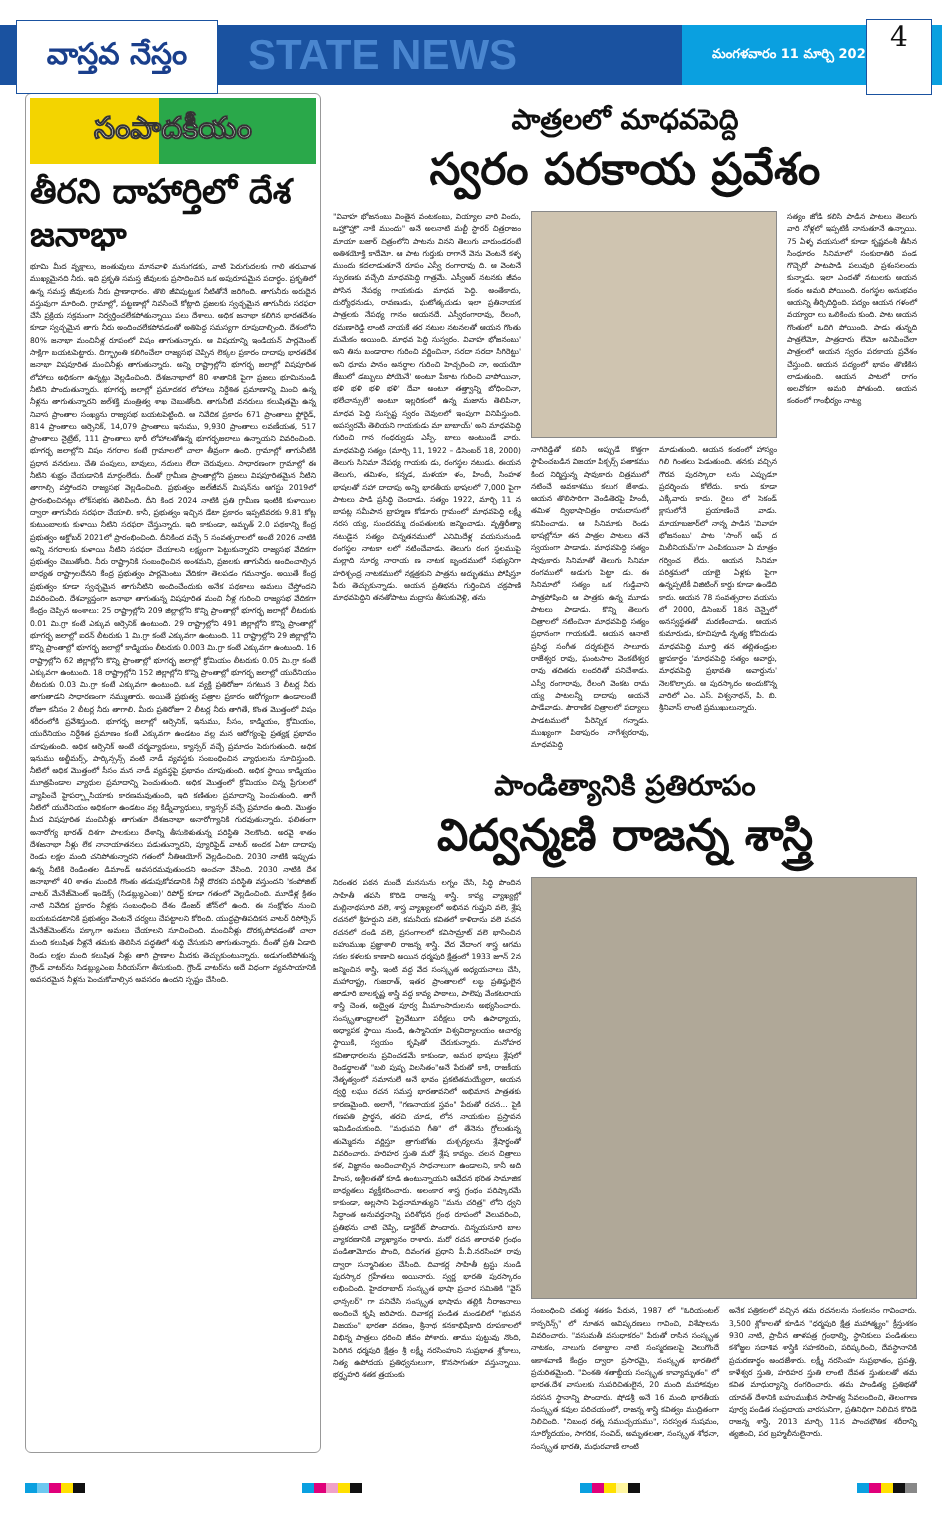వాస్తవ నేస్తం
STATE NEWS
మంగళవారం 11 మార్చి 2025
4
సంపాదకీయం
తీరని దాహార్తిలో దేశ జనాభా
భూమి మీద వృక్షాలు, జంతువులు మానవాళి మనుగడకు, వాటి పెరుగుదలకు గాలి తరువాత ముఖ్యమైనది నీరు. ఇది ప్రకృతి సమస్త జీవులకు ప్రసాదించిన ఒక అపురూపమైన పదార్థం. ప్రకృతిలో ఉన్న సమస్త జీవులకు నీరు ప్రాణాధారం. తొలి జీవిపుట్టుక నీటితోనే జరిగింది. తాగునీరు అరుదైన వస్తువుగా మారింది. గ్రామాల్లో, పట్టణాల్లో నివసించే కోట్లాది ప్రజలకు స్వచ్ఛమైన తాగునీరు సరఫరా చేసే ప్రక్రియ సక్రమంగా నిర్వర్తించలేకపోతున్నాయి పలు దేశాలు. అధిక జనాభా కలిగిన భారతదేశం కూడా స్వచ్ఛమైన తాగు నీరు అందించలేకపోవడంతో అతిపెద్ద సమస్యగా రూపుదాల్చింది. దేశంలోని 80% జనాభా మంచినీళ్ల రూపంలో విషం తాగుతున్నారు. ఆ విషయాన్ని ఇండియన్ పార్లమెంట్ సాక్షిగా బయటపెట్టారు. దిగ్భ్రాంతి కలిగించేలా రాజ్యసభ చెప్పిన లెక్కల ప్రకారం దాదాపు భారతదేశ జనాభా విషపూరిత మంచినీళ్లు తాగుతున్నారు. అన్ని రాష్ట్రాల్లోని భూగర్భ జలాల్లో విషపూరిత లోహాలు అధికంగా ఉన్నట్లు వెల్లడించింది. దేశజనాభాలో 80 శాతానికి పైగా ప్రజలు భూమినుండి నీటిని పొందుతున్నారు. భూగర్భ జలాల్లో ప్రమాదకర లోహాలు నిర్దేశిత ప్రమాణాన్ని మించి ఉన్న నీళ్లను తాగుతున్నారని జల్‌శక్తి మంత్రిత్వ శాఖ చెబుతోంది. తాగునీటి వనరులు కలుషితమై ఉన్న నివాస ప్రాంతాల సంఖ్యను రాజ్యసభ బయటపెట్టింది. ఆ నివేదిక ప్రకారం 671 ప్రాంతాలు ఫ్లోరైడ్, 814 ప్రాంతాలు ఆర్సెనిక్, 14,079 ప్రాంతాలు ఇనుము, 9,930 ప్రాంతాలు లవణీయత, 517 ప్రాంతాలు నైట్రేట్, 111 ప్రాంతాలు భారీ లోహాలతోఉన్న భూగర్భజలాలు ఉన్నాయని వివరించింది. భూగర్భ జలాల్లోని విషం నగరాల కంటే గ్రామాలలో చాలా తీవ్రంగా ఉంది. గ్రామాల్లో తాగునీటికి ప్రధాన వనరులు. చేతి పంపులు, బావులు, నదులు లేదా చెరువులు. సాధారణంగా గ్రామాల్లో ఈ నీటిని శుభ్రం చేయడానికి మార్గంలేదు. దీంతో గ్రామీణ ప్రాంతాల్లోని ప్రజలు విషపూరితమైన నీటిని తాగాల్సి వస్తోందని రాజ్యసభ వెల్లడించింది. ప్రభుత్వం జల్‌జీవన్ మిషన్‌ను ఆగస్టు 2019లో ప్రారంభించినట్లు లోక్‌సభకు తెలిపింది. దీని కింద 2024 నాటికి ప్రతి గ్రామీణ ఇంటికి కుళాయిల ద్వారా తాగునీరు సరఫరా చేయాలి. కానీ, ప్రభుత్వం ఇచ్చిన డేటా ప్రకారం ఇప్పటివరకు 9.81 కోట్ల కుటుంబాలకు కుళాయి నీటిని సరఫరా చేస్తున్నారు. ఇది కాకుండా, అమృత్ 2.0 పథకాన్ని కేంద్ర ప్రభుత్వం అక్టోబర్ 2021లో ప్రారంభించింది. దీనికింద వచ్చే 5 సంవత్సరాలలో అంటే 2026 నాటికి అన్ని నగరాలకు కుళాయి నీటిని సరఫరా చేయాలని లక్ష్యంగా పెట్టుకున్నారని రాజ్యసభ వేదికగా ప్రభుత్వం చెబుతోంది. నీరు రాష్ట్రానికి సంబంధించిన అంశమని, ప్రజలకు తాగునీరు అందించాల్సిన బాధ్యత రాష్ట్రాలదేనని కేంద్ర ప్రభుత్వం పార్లమెంటు వేదికగా తెలపడం గమనార్హం. అయితే కేంద్ర ప్రభుత్వం కూడా స్వచ్ఛమైన తాగునీటిని అందించేందుకు అనేక పథకాలు అమలు చేస్తోందని వివరించింది. దేశవ్యాప్తంగా జనాభా తాగుతున్న విషపూరిత మంచి నీళ్ల గురించి రాజ్యసభ వేదికగా కేంద్రం చెప్పిన అంశాలు: 25 రాష్ట్రాల్లోని 209 జిల్లాల్లోని కొన్ని ప్రాంతాల్లో భూగర్భ జలాల్లో లీటరుకు 0.01 మి.గ్రా కంటే ఎక్కువ ఆర్సెనిక్ ఉంటుంది. 29 రాష్ట్రాల్లోని 491 జిల్లాల్లోని కొన్ని ప్రాంతాల్లో భూగర్భ జలాల్లో ఐరన్ లీటరుకు 1 మి.గ్రా కంటే ఎక్కువగా ఉంటుంది. 11 రాష్ట్రాల్లోని 29 జిల్లాల్లోని కొన్ని ప్రాంతాల్లో భూగర్భ జలాల్లో కాడ్మియం లీటరుకు 0.003 మి.గ్రా కంటే ఎక్కువగా ఉంటుంది. 16 రాష్ట్రాల్లోని 62 జిల్లాల్లోని కొన్ని ప్రాంతాల్లో భూగర్భ జలాల్లో క్రోమియం లీటరుకు 0.05 మి.గ్రా కంటే ఎక్కువగా ఉంటుంది. 18 రాష్ట్రాల్లోని 152 జిల్లాల్లోని కొన్ని ప్రాంతాల్లో భూగర్భ జలాల్లో యురేనియం లీటరుకు 0.03 మి.గ్రా కంటే ఎక్కువగా ఉంటుంది. ఒక వ్యక్తి ప్రతిరోజూ సగటున 3 లీటర్ల నీరు తాగుతాడని సాధారణంగా నమ్ముతారు. అయితే ప్రభుత్వ పత్రాల ప్రకారం ఆరోగ్యంగా ఉండాలంటే రోజూ కనీసం 2 లీటర్ల నీరు తాగాలి. మీరు ప్రతిరోజూ 2 లీటర్ల నీరు తాగితే, కొంత మొత్తంలో విషం శరీరంలోకి ప్రవేశిస్తుంది. భూగర్భ జలాల్లో ఆర్సెనిక్, ఇనుము, సీసం, కాడ్మియం, క్రోమియం, యురేనియం నిర్దేశిత ప్రమాణం కంటే ఎక్కువగా ఉండటం వల్ల మన ఆరోగ్యంపై ప్రత్యక్ష ప్రభావం చూపుతుంది. అధిక ఆర్సెనిక్ అంటే చర్మవ్యాధులు, క్యాన్సర్ వచ్చే ప్రమాదం పెరుగుతుంది. అధిక ఇనుము అల్జీమర్స్, పార్కిన్సన్స్ వంటి నాడీ వ్యవస్థకు సంబంధించిన వ్యాధులను సూచిస్తుంది. నీటిలో అధిక మొత్తంలో సీసం మన నాడీ వ్యవస్థపై ప్రభావం చూపుతుంది. అధిక స్థాయి కాడ్మియం మూత్రపిండాల వ్యాధుల ప్రమాదాన్ని పెంచుతుంది. అధిక మొత్తంలో క్రోమియం చిన్న ప్రేగులలో వ్యాపించే హైపర్ప్లాసియాకు కారణమవుతుంది, ఇది కణితుల ప్రమాదాన్ని పెంచుతుంది. తాగే నీటిలో యురేనియం అధికంగా ఉండటం వల్ల కిడ్నీవ్యాధులు, క్యాన్సర్ వచ్చే ప్రమాదం ఉంది. మొత్తం మీద విషపూరిత మంచినీళ్లు తాగుతూ దేశజనాభా అనారోగ్యానికి గురవుతున్నారు. ఫలితంగా అనారోగ్య భారత్ దిశగా పాలకులు దేశాన్ని తీసుకెళుతున్న పరిస్థితి నెలకొంది. అరవై శాతం దేశజనాభా నీళ్లు లేక నానాయాతనలు పడుతున్నారని, ప్యూరిఫైడ్ వాటర్ అందక ఏటా దాదాపు రెండు లక్షల మంది చనిపోతున్నారని గతంలో నీతిఆయోగ్ వెల్లడించింది. 2030 నాటికి ఇప్పుడు ఉన్న నీటికి రెండింతల డిమాండ్ అవసరమవుతుందని అంచనా వేసింది. 2030 నాటికి దేశ జనాభాలో 40 శాతం మందికి గొంతు తడుపుకోవడానికి నీళ్లే దొరకని పరిస్థితి వస్తుందని 'కంపోజిట్ వాటర్ మేనేజ్‌మెంట్ ఇండెక్స్ (సిడబ్ల్యుఎంఐ)' రిపోర్ట్ కూడా గతంలో వెల్లడించింది. మూడేళ్ల క్రితం నాటి నివేదిక ప్రకారం నీళ్లకు సంబంధించి దేశం డేంజర్ జోన్‌లో ఉంది. ఈ సంక్షోభం నుంచి బయటపడటానికి ప్రభుత్వం వెంటనే చర్యలు చేపట్టాలని కోరింది. యుద్ధప్రాతిపదికన వాటర్ రిసోర్సెస్ మేనేజ్‌మెంట్‌ను పక్కాగా అమలు చేయాలని సూచించింది. మంచినీళ్లు దొరక్కపోవడంతో చాలా మంది కలుషిత నీళ్లనే తమకు తెలిసిన పద్ధతిలో శుద్ధి చేసుకుని తాగుతున్నారు. దీంతో ప్రతి ఏడాది రెండు లక్షల మంది కలుషిత నీళ్లు తాగి ప్రాణాల మీదకు తెచ్చుకుంటున్నారు. అడుగంటిపోతున్న గ్రౌండ్ వాటర్‌ను సిడబ్ల్యుఎంఐ సీరియస్‌గా తీసుకుంది. గ్రౌండ్ వాటర్‌ను అదే విధంగా వ్యవసాయానికి అవసరమైన నీళ్లను పెంచుకోవాల్సిన అవసరం ఉందని స్పష్టం చేసింది.
పాత్రలలో మాధవపెద్ది
స్వరం పరకాయ ప్రవేశం
"వివాహ భోజనంబు వింతైన వంటకంబు, వియ్యాల వారి విందు, ఒహ్హొహ్హొ నాకే ముందు" అనే అలనాటి మల్టీ స్టారర్ చిత్రరాజం మాయా బజార్ చిత్రంలోని పాటను వినని తెలుగు వారుండరంటే అతిశయోక్తి కాదేమో. ఆ పాట గుర్తుకు రాగానే వెను వెంటనే కళ్ళ ముందు కదలాడుతూనే రూపం ఎస్వీ రంగారావు ది. ఆ వెంటనే స్ఫురణకు వచ్చేది మాధవపెద్ది గాత్రమే. ఎస్వీఆర్ నటనకు జీవం పోసిన నేపథ్య గాయకుడు మాధవ పెద్ది. అంతేకాదు, దుర్యోధనుడు, రావణుడు, ఘటోత్కచుడు ఇలా ప్రతినాయక పాత్రలకు నేపథ్య గానం ఆయనదే. ఎస్వీరంగారావు, రేలంగి, రమణారెడ్డి లాంటి నాయకే తర నటుల నటనలతో ఆయన గొంతు మమేకం అయింది. మాధవ పెద్ది సుస్వరం. వివాహ భోజనంబు' అని తిను బండారాల గురించి వర్ణించినా, సరదా సరదా సిగిరెట్టు' అని ధూమ పానం అనర్థాల గురించి హెచ్చరించి నా, అయయో జేబులో డబ్బులు పోయెనే' అంటూ పేకాట గురించి వాపోయినా, భళి భళి భళి భళి' దేవా అంటూ తత్త్వాన్ని బోధించినా, భలేచాన్సులే' అంటూ ఇల్లరికంలో ఉన్న మజాను తెలిపినా, మాధవ పెద్ది సుస్పష్ట స్వరం చెవులలో ఇంపుగా వినిపిస్తుంది. అపస్వరమే తెలియని గాయకుడు మా బాబాయ్' అని మాధవపెద్ది గురించి గాన గంధర్వుడు ఎస్పీ. బాలు అంటుండే వారు. మాధవపెద్ది సత్యం (మార్చి 11, 1922 – డిసెంబర్ 18, 2000) తెలుగు సినిమా నేపథ్య గాయకు డు, రంగస్థల నటుడు. ఈయన తెలుగు, తమిళం, కన్నడ, మళయా ళం, హిందీ, సింహళ భాషలతో సహా దాదాపు అన్ని భారతీయ భాషలలో 7,000 పైగా పాటలు పాడి ప్రసిద్ధి చెందాడు. సత్యం 1922, మార్చి 11 న బాపట్ల సమీపాన బ్రాహ్మణ కోడూరు గ్రామంలో మాధవపెద్ది లక్ష్మీ నరస య్య, సుందరమ్మ దంపతులకు జన్మించాడు. వృత్తిరీత్యా నటుడైన సత్యం చిన్నతనములో ఎనిమిదేళ్ల వయసునుండి రంగస్థల నాటకా లలో నటించేవాడు. తెలుగు రంగ స్థలముపై మల్లాది సూర్య నారాయ ణ నాటక బృందములో సభ్యునిగా హరిశ్చంద్ర నాటకములో నక్షత్రకుని పాత్రను అద్భుతము పోషిస్తూ పేరు తెచ్చుకున్నాడు. ఆయన ప్రతిభను గుర్తించిన చక్రపాణి మాధవపెద్దిని తనతోపాటు మద్రాసు తీసుకువెళ్లి, తను
నాగిరెడ్డితో కలిసి అప్పుడే కొత్తగా స్థాపించబడిన విజయా పిక్చర్స్ పతాకము కింద నిర్మిస్తున్న షావుకారు చిత్రములో నటించే అవకాశము కలుగ జేశాడు. ఆయన తొలిసారిగా వెండితెరపై హిందీ, తమిళ ద్విభాషాచిత్రం రామదాసులో కనిపించాడు. ఆ సినిమాకు రెండు భాషల్లోనూ తన పాత్రల పాటలు తనే స్వయంగా పాడాడు. మాధవపెద్ది సత్యం షావుకారు సినిమాతో తెలుగు సినిమా రంగములో అడుగు పెట్టా డు. ఈ సినిమాలో సత్యం ఒక గుడ్డివాని పాత్రపోషించి ఆ పాత్రకు ఉన్న మూడు పాటలు పాడాడు. కొన్ని తెలుగు చిత్రాలలో నటించినా మాధవపెద్ది సత్యం ప్రధానంగా గాయకుడే. ఆయన ఆనాటి ప్రసిద్ధ సంగీత దర్శకులైన సాలూరు రాజేశ్వర రావు, ఘంటసాల వెంకటేశ్వర రావు తదితరు లందరితో పనిచేశాడు. ఎస్వీ రంగారావు, రేలంగి వెంకట రామ య్య పాటలన్నీ దాదాపు ఆయనే పాడేవాడు. పౌరాణిక చిత్రాలలో పద్యాలు పాడటములో పేరెన్నిక గన్నాడు. ముఖ్యంగా పిఠాపురం నాగేశ్వరరావు, మాధవపెద్ది
మాడుతుంది. ఆయన కంఠంలో హాస్యం గిలి గింతలు పెడుతుంది. తనకు వచ్చిన గౌరవ పురస్కారా లను ఎప్పుడూ ప్రదర్శించు కోలేదు. కారు కూడా ఎక్కేవారు కాదు. రైలు లో సెకండ్ క్లాసులోనే ప్రయాణించే వాడు. మాయాబజార్‌లో నాన్న పాడిన 'వివాహ భోజనంబు' పాట 'సాంగ్ ఆఫ్ ద మిలీనియమ్'గా ఎంపికయినా ఏ మాత్రం గర్వించ లేదు. ఆయన సినిమా పరిశ్రమలో యాభై ఏళ్లకు పైగా ఉన్నప్పటికీ విజిటింగ్ కార్డు కూడా ఉండేది కాదు. ఆయన 78 సంవత్సరాల వయసు లో 2000, డిసెంబర్ 18న చెన్నైలో అనస్వస్థతతో మరణించాడు. ఆయన కుమారుడు, కూచిపూడి నృత్య కోవిదుడు మాధవపెద్ది మూర్తి తన తల్లితండ్రుల జ్ఞాపకార్థం 'మాధవపెద్ది సత్యం అవార్డు, మాధవపెద్ది ప్రభావతి అవార్డును' నెలకొల్పారు. ఆ పురస్కారం అందుకొన్న వారిలో ఎం. ఎస్. విశ్వనాథన్, పి. బి. శ్రీనివాస్ లాంటి ప్రముఖులున్నారు.
సత్యం జోడి కలిసి పాడిన పాటలు తెలుగు వారి నోళ్లలో ఇప్పటికీ నానుతూనే ఉన్నాయి. 75 ఏళ్ళ వయసులో కూడా కృష్ణవంశీ తీసిన సింధూరం సినిమాలో సంకురాతిరి పండ గొచ్చెరో పాటపాడి పలువురి ప్రశంసలందు కున్నాడు. ఇలా ఎందతో నటులకు ఆయన కంఠం అమరి పోయింది. రంగస్థల అనుభవం ఆయన్ని తీర్చిదిద్దింది. పద్యం ఆయన గళంలో వయ్యారా లు ఒలికించు కుంది. పాట ఆయన గొంతులో ఒదిగి పోయింది. పాడు తున్నది పాత్రలేమో, పాత్రదారు లేమో అనిపించేలా పాత్రలలో ఆయన స్వరం పరకాయ ప్రవేశం చేస్తుంది. ఆయన పద్యంలో భావం తొణికిస లాడుతుంది. ఆయన పాటలో రాగం అలవోకగా అమరి పోతుంది. ఆయన కంఠంలో గాంభీర్యం నాట్య
పాండిత్యానికి ప్రతిరూపం
విద్వన్మణి రాజన్న శాస్త్రి
నిరంతర పఠన మందే మనసును లగ్నం చేసి, సిద్ధి పొందిన సాహితీ తపసి కొరిడె రాజన్న శాస్త్రి. కావ్య వ్యాఖ్యల్లో మల్లినాథసూరి వలె, శాస్త్ర వ్యాఖ్యలలో అభినవ గుప్తుని వలె, శ్లేష రచనలో శ్రీహర్షుని వలె, కమనీయ కవితలో కాళిదాసు వలె వచన రచనలో దండి వలె, ప్రసంగాలలో కవిసామ్రాట్ వలె భాసించిన బహుముఖ ప్రజ్ఞాశాలి రాజన్న శాస్త్రి. వేద వేదాంగ శాస్త్ర ఆగమ సకల కళలకు కాణాచి అయిన ధర్మపురి క్షేత్రంలో 1933 జూన్ 2న జన్మించిన శాస్త్రి, ఇంటి వద్ద వేద సంస్కృత అధ్యయనాలు చేసి, మహారాష్ట్ర, గుజరాత్, ఇతర ప్రాంతాలలో లబ్ధ ప్రతిష్ఠులైన తాడూరి బాలకృష్ణ శాస్త్రి వద్ద కావ్య పాఠాలు, పాలెపు వేంకటరాయ శాస్త్రి చెంత, అద్వైత పూర్వ మీమాంసాదులను అభ్యసించారు. సంస్కృతాంధ్రాలలో ప్రైవేటుగా పరీక్షలు రాసి ఉపాధ్యాయ, అధ్యాపక స్థాయి నుండి, ఉస్మానియా విశ్వవిద్యాలయం ఆచార్య స్థాయికి, స్వయం కృషితో చేరుకున్నారు. మనోహర కవితాధారలను ప్రవించడమే కాకుండా, అమర భాషలు శ్లేషలో రెండర్థాలతో "బలి పుష్ప విలసితం"అనే పేరుతో కాకి, రాజకీయ నేతృత్వంలో సమానులే అనే భావం ప్రకటితమయ్యేలా, ఆయన ద్వర్థి లఘు రచన సమస్త భారతావనిలో అభిమాన పాత్రతకు కారణమైంది. అలాగే, "గణనాయక స్తవం" పేరుతో రచన... పైకి గణపతి ప్రార్థన, తరచి చూడ, లోన నాయకుల ప్రస్తావన ఇమిడించుకుంది. "మధుపవి గీతి" లో తేనెను గ్రోలుతున్న తుమ్మెదను వర్ణిస్తూ త్రాగుబోతు దుశ్చర్యలను శ్లేషార్థంతో వివరించారు. హరిహర స్తుతి మరో శ్లేష కావ్యం. చలన చిత్రాలు కళ, విజ్ఞానం అందించాల్సిన సాధనాలుగా ఉండాలని, కానీ అది హింస, అశ్లీలతతో కూడి ఉంటున్నాయని ఆవేదన భరిత సామాజిక బాధ్యతలు వ్యక్తీకరించారు. అలంకార శాస్త్ర గ్రంథం పరిష్కారమే కాకుండా, అల్లసాని పెద్దనామాత్యుని "మను చరిత్ర" లోని ధ్వని సిద్ధాంత అనువర్తనాన్ని పరిశోధన గ్రంథ రూపంలో వెలువరించి, ప్రతిభను చాటి చెప్పి, డాక్టరేట్ పొందారు. చిన్నయసూరి బాల వ్యాకరణానికి వ్యాఖ్యానం రాశారు. మరో రచన తారావళి గ్రంథం పండితామోదం పొంది, దివంగత ప్రధాని పీ.వీ.నరసింహా రావు ద్వారా సన్మానితుల చేసింది. దివాకర్ల సాహితీ ట్రస్టు నుండి పురస్కార గ్రహీతలు అయినారు. స్వర్ణ భారతి పురస్కారం లభించింది. హైదరాబాద్ సంస్కృత భాషా ప్రచార సమితికి "వైస్ ఛాన్సలర్" గా పనిచేసి సంస్కృత భాషామ తల్లికి నీరాజనాలు అందించే కృషి జరిపారు. దివాకర్ల పండిత మండలిలో "భువన విజయం" భారతా వరణం, శ్రీనాథ కనకాభిషేకాది రూపకాలలో విభిన్న పాత్రలు ధరించి జీవం పోశారు. తాము పుట్టువు నొంది, పెరిగిన ధర్మపురి క్షేత్రం శ్రీ లక్ష్మీ నరసింహుని సుప్రభాత శ్లోకాలు, నిత్య ఉపోదయ ప్రతిధ్వనులుగా, కొనసాగుతూ వస్తున్నాయి. భర్తృహరి శతక త్రయంకు
సంబంధించి చతుర్థ శతకం పేరున, 1987 లో "ఓరియంటల్ కాన్ఫరెన్స్" లో నూతన ఆవిష్కరణలు గావించి, విశేషాలను వివరించారు. "వసుమతీ వసుధాకరం" పేరుతో రాసిన సంస్కృత నాటకం, నాలుగు దశాబ్దాల నాటి సంస్మరణలపై వెలుగొందే ఆకాశవాణి కేంద్రం ద్వారా ప్రసారమై, సంస్కృత భారతిలో ప్రచురితమైంది. "వింశతి శతాబ్దీయ సంస్కృత కావ్యామృతం" లో భారత.దేశ వాసులకు సుపరిచితులైన, 20 మంది మహాకవుల సరసన స్థానాన్ని పొందారు. షోడశ్రీ అనే 16 మంది భారతీయ సంస్కృత కవుల పరిచయంలో, రాజన్న శాస్త్రి కవిత్వం ముద్రితంగా నిలిచింది. "నిబంధ రత్న సముచ్చయము", సరస్వత సుషమం, సూర్యోదయం, సాగరిక, సంవిద్, అమృతలతా, సంస్కృత శోధనా, సంస్కృత భారతి, మధురవాణి లాంటి
అనేక పత్రికలలో వచ్చిన తమ రచనలను సంకలనం గావించారు. 3,500 శ్లోకాలతో కూడిన "ధర్మపురి క్షేత్ర మహాత్మ్యం" క్రీస్తుశకం 930 నాటి, ప్రాచీన తాళపత్ర గ్రంథాల్ని, స్థానికులు పండితులు కశోజ్జల సదాశివ శాస్త్రికి సహకరించి, పరిష్కరించి, దేవస్థానానికి ప్రచురణార్థం అందజేశారు. లక్ష్మీ నరసింహ సుప్రభాతం, ప్రపత్తి, కాళేశ్వర స్తుతి, హరిహర స్తుతి లాంటి దేవత స్తుతులతో తమ కవిత మాధుర్యాన్ని రంగరించారు. తమ పాండిత్య ప్రతిభతో యావత్ దేశానికి బహుముఖీన సాహిత్య సేవలందించి, తెలంగాణ పూర్వ పండిత సంప్రదాయ వారసునిగా, ప్రతినిధిగా నిలిచిన కొరిడె రాజన్న శాస్త్రి, 2013 మార్చి 11న పాంచభౌతిక శరీరాన్ని త్యజించి, పర బ్రహ్మలీనులైనారు.